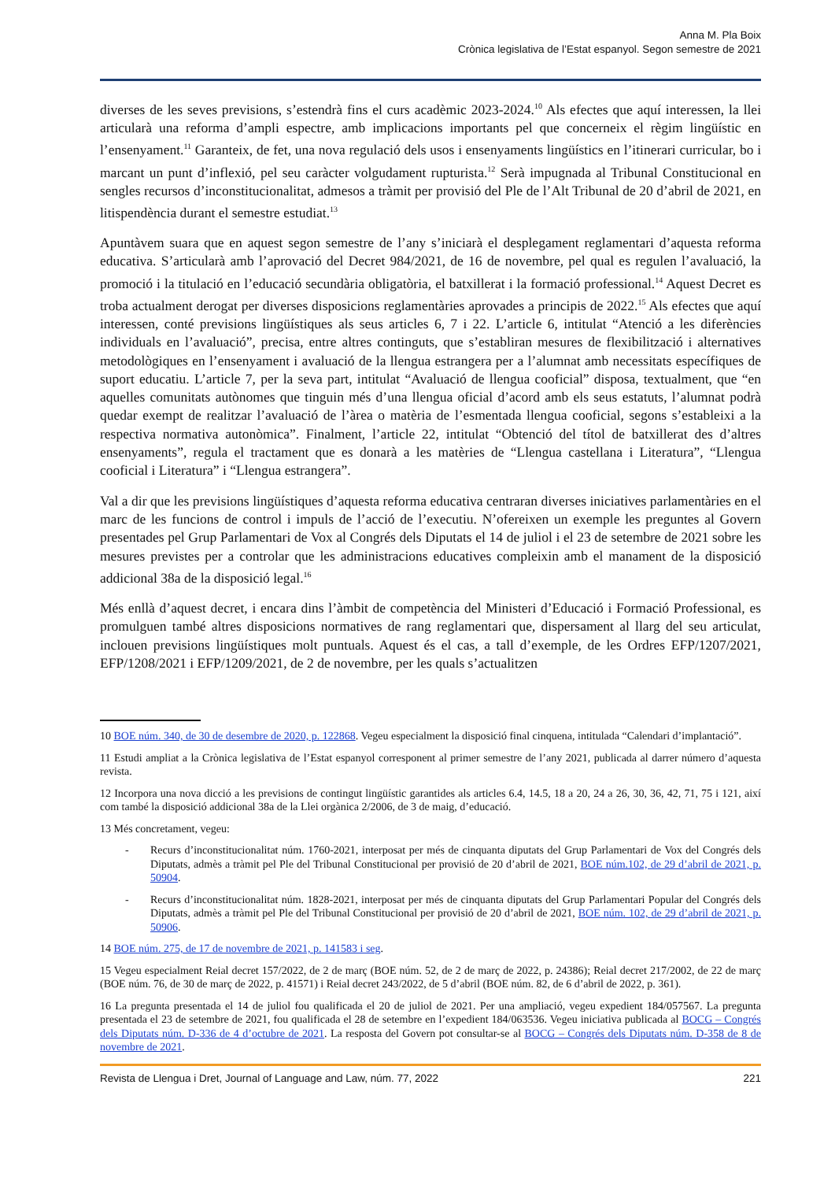Anna M. Pla Boix
Crònica legislativa de l’Estat espanyol. Segon semestre de 2021
diverses de les seves previsions, s’estendrà fins el curs acadèmic 2023-2024.<sup>10</sup> Als efectes que aquí interessen, la llei articularà una reforma d’ampli espectre, amb implicacions importants pel que concerneix el règim lingüístic en l’ensenyament.<sup>11</sup> Garanteix, de fet, una nova regulació dels usos i ensenyaments lingüístics en l’itinerari curricular, bo i marcant un punt d’inflexió, pel seu caràcter volgudament rupturista.<sup>12</sup> Serà impugnada al Tribunal Constitucional en sengles recursos d’inconstitucionalitat, admesos a tràmit per provisió del Ple de l’Alt Tribunal de 20 d’abril de 2021, en litispendència durant el semestre estudiat.<sup>13</sup>
Apuntàvem suara que en aquest segon semestre de l’any s’iniciarà el desplegament reglamentari d’aquesta reforma educativa. S’articularà amb l’aprovació del Decret 984/2021, de 16 de novembre, pel qual es regulen l’avaluació, la promoció i la titulació en l’educació secundària obligatòria, el batxillerat i la formació professional.<sup>14</sup> Aquest Decret es troba actualment derogat per diverses disposicions reglamentàries aprovades a principis de 2022.<sup>15</sup> Als efectes que aquí interessen, conté previsions lingüístiques als seus articles 6, 7 i 22. L’article 6, intitulat “Atenció a les diferències individuals en l’avaluació”, precisa, entre altres continguts, que s’establiran mesures de flexibilització i alternatives metodològiques en l’ensenyament i avaluació de la llengua estrangera per a l’alumnat amb necessitats específiques de suport educatiu. L’article 7, per la seva part, intitulat “Avaluació de llengua cooficial” disposa, textualment, que “en aquelles comunitats autònomes que tinguin més d’una llengua oficial d’acord amb els seus estatuts, l’alumnat podrà quedar exempt de realitzar l’avaluació de l’àrea o matèria de l’esmentada llengua cooficial, segons s’estableixi a la respectiva normativa autonòmica”. Finalment, l’article 22, intitulat “Obtenció del títol de batxillerat des d’altres ensenyaments”, regula el tractament que es donarà a les matèries de “Llengua castellana i Literatura”, “Llengua cooficial i Literatura” i “Llengua estrangera”.
Val a dir que les previsions lingüístiques d’aquesta reforma educativa centraran diverses iniciatives parlamentàries en el marc de les funcions de control i impuls de l’acció de l’executiu. N’ofereixen un exemple les preguntes al Govern presentades pel Grup Parlamentari de Vox al Congrés dels Diputats el 14 de juliol i el 23 de setembre de 2021 sobre les mesures previstes per a controlar que les administracions educatives compleixin amb el manament de la disposició addicional 38a de la disposició legal.<sup>16</sup>
Més enllà d’aquest decret, i encara dins l’àmbit de competència del Ministeri d’Educació i Formació Professional, es promulguen també altres disposicions normatives de rang reglamentari que, dispersament al llarg del seu articulat, inclouen previsions lingüístiques molt puntuals. Aquest és el cas, a tall d’exemple, de les Ordres EFP/1207/2021, EFP/1208/2021 i EFP/1209/2021, de 2 de novembre, per les quals s’actualitzen
10 BOE núm. 340, de 30 de desembre de 2020, p. 122868. Vegeu especialment la disposició final cinquena, intitulada “Calendari d’implantació”.
11 Estudi ampliat a la Crònica legislativa de l’Estat espanyol corresponent al primer semestre de l’any 2021, publicada al darrer número d’aquesta revista.
12 Incorpora una nova dicció a les previsions de contingut lingüístic garantides als articles 6.4, 14.5, 18 a 20, 24 a 26, 30, 36, 42, 71, 75 i 121, així com també la disposició addicional 38a de la Llei orgànica 2/2006, de 3 de maig, d’educació.
13 Més concretament, vegeu:
- Recurs d’inconstitucionalitat núm. 1760-2021, interposat per més de cinquanta diputats del Grup Parlamentari de Vox del Congrés dels Diputats, admès a tràmit pel Ple del Tribunal Constitucional per provisió de 20 d’abril de 2021, BOE núm.102, de 29 d’abril de 2021, p. 50904.
- Recurs d’inconstitucionalitat núm. 1828-2021, interposat per més de cinquanta diputats del Grup Parlamentari Popular del Congrés dels Diputats, admès a tràmit pel Ple del Tribunal Constitucional per provisió de 20 d’abril de 2021, BOE núm. 102, de 29 d’abril de 2021, p. 50906.
14 BOE núm. 275, de 17 de novembre de 2021, p. 141583 i seg.
15 Vegeu especialment Reial decret 157/2022, de 2 de març (BOE núm. 52, de 2 de març de 2022, p. 24386); Reial decret 217/2002, de 22 de març (BOE núm. 76, de 30 de març de 2022, p. 41571) i Reial decret 243/2022, de 5 d’abril (BOE núm. 82, de 6 d’abril de 2022, p. 361).
16 La pregunta presentada el 14 de juliol fou qualificada el 20 de juliol de 2021. Per una ampliació, vegeu expedient 184/057567. La pregunta presentada el 23 de setembre de 2021, fou qualificada el 28 de setembre en l’expedient 184/063536. Vegeu iniciativa publicada al BOCG – Congrés dels Diputats núm. D-336 de 4 d’octubre de 2021. La resposta del Govern pot consultar-se al BOCG – Congrés dels Diputats núm. D-358 de 8 de novembre de 2021.
Revista de Llengua i Dret, Journal of Language and Law, núm. 77, 2022 221